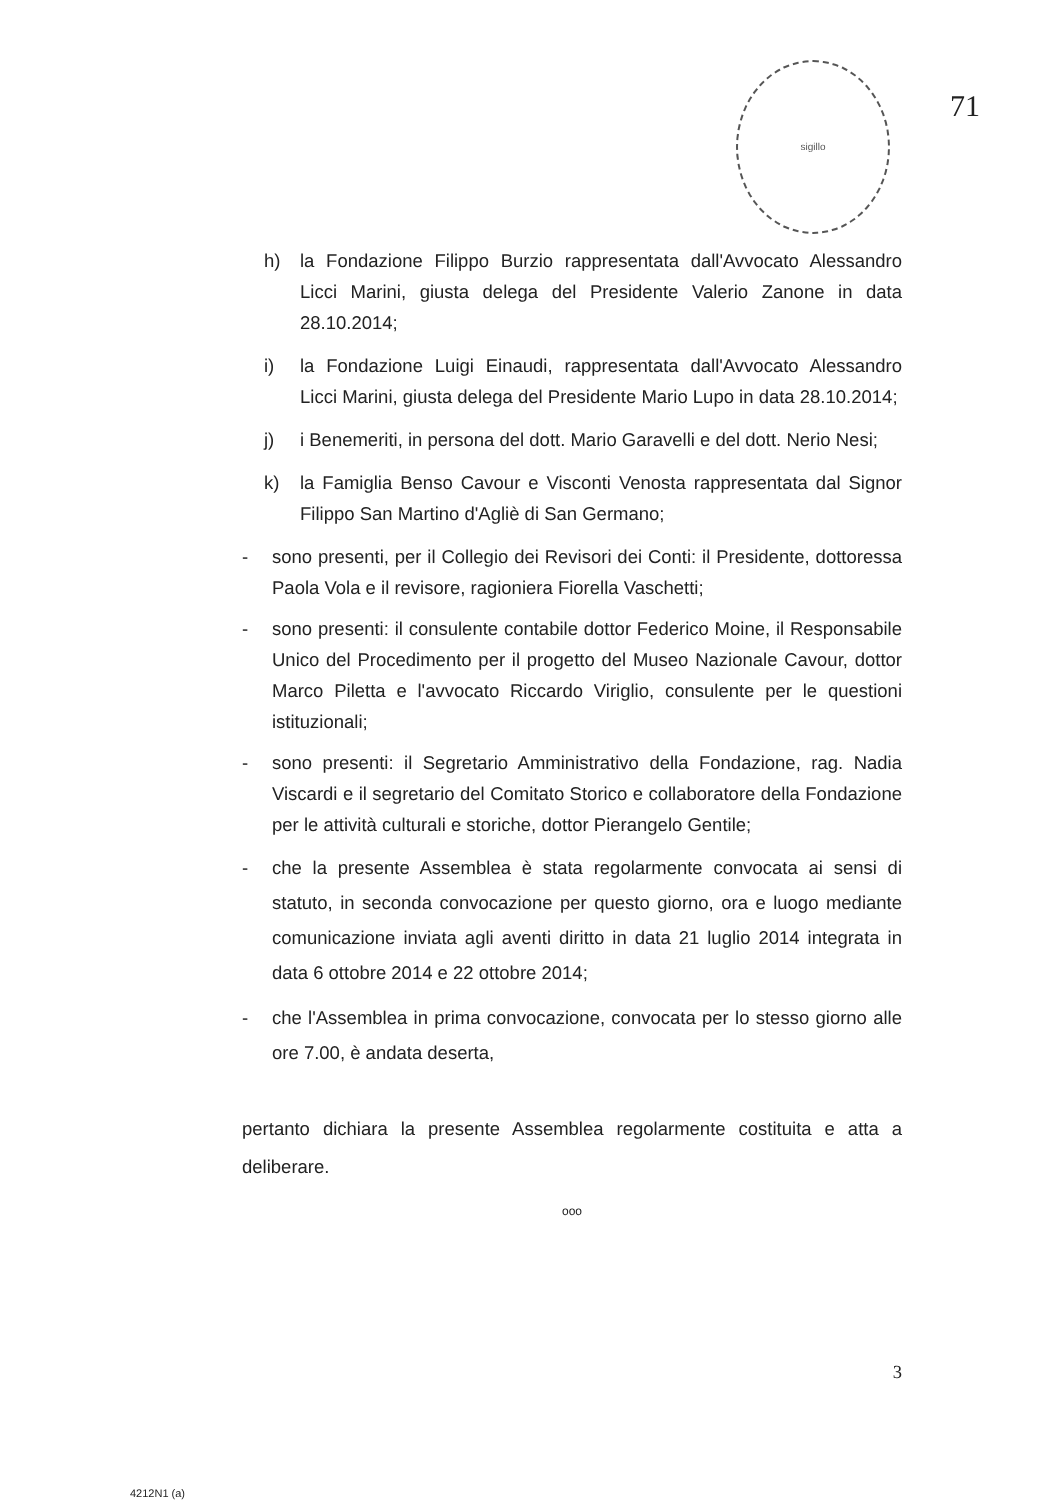sigillo
71
h) la Fondazione Filippo Burzio rappresentata dall'Avvocato Alessandro Licci Marini, giusta delega del Presidente Valerio Zanone in data 28.10.2014;
i) la Fondazione Luigi Einaudi, rappresentata dall'Avvocato Alessandro Licci Marini, giusta delega del Presidente Mario Lupo in data 28.10.2014;
j) i Benemeriti, in persona del dott. Mario Garavelli e del dott. Nerio Nesi;
k) la Famiglia Benso Cavour e Visconti Venosta rappresentata dal Signor Filippo San Martino d'Agliè di San Germano;
- sono presenti, per il Collegio dei Revisori dei Conti: il Presidente, dottoressa Paola Vola e il revisore, ragioniera Fiorella Vaschetti;
- sono presenti: il consulente contabile dottor Federico Moine, il Responsabile Unico del Procedimento per il progetto del Museo Nazionale Cavour, dottor Marco Piletta e l'avvocato Riccardo Viriglio, consulente per le questioni istituzionali;
- sono presenti: il Segretario Amministrativo della Fondazione, rag. Nadia Viscardi e il segretario del Comitato Storico e collaboratore della Fondazione per le attività culturali e storiche, dottor Pierangelo Gentile;
- che la presente Assemblea è stata regolarmente convocata ai sensi di statuto, in seconda convocazione per questo giorno, ora e luogo mediante comunicazione inviata agli aventi diritto in data 21 luglio 2014 integrata in data 6 ottobre 2014 e 22 ottobre 2014;
- che l'Assemblea in prima convocazione, convocata per lo stesso giorno alle ore 7.00, è andata deserta,
pertanto dichiara la presente Assemblea regolarmente costituita e atta a deliberare.
ooo
3
4212N1 (a)